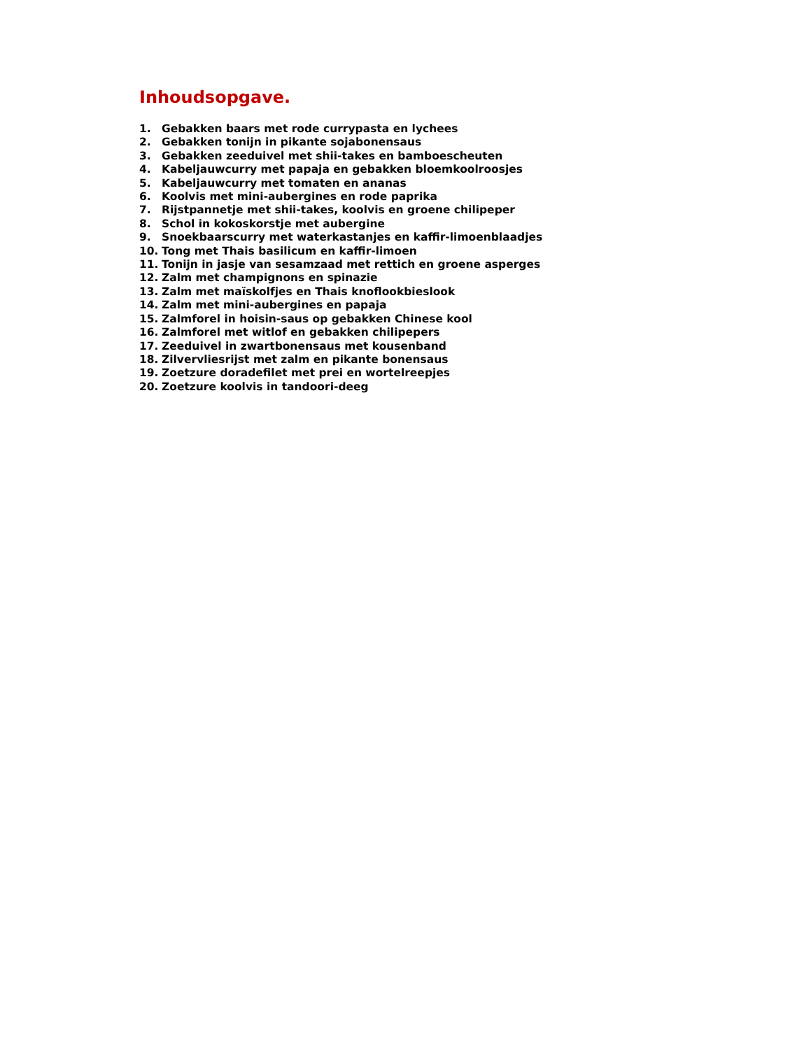Inhoudsopgave.
1. Gebakken baars met rode currypasta en lychees
2. Gebakken tonijn in pikante sojabonensaus
3. Gebakken zeeduivel met shii-takes en bamboescheuten
4. Kabeljauwcurry met papaja en gebakken bloemkoolroosjes
5. Kabeljauwcurry met tomaten en ananas
6. Koolvis met mini-aubergines en rode paprika
7. Rijstpannetje met shii-takes, koolvis en groene chilipeper
8. Schol in kokoskorstje met aubergine
9. Snoekbaarscurry met waterkastanjes en kaffir-limoenblaadjes
10. Tong met Thais basilicum en kaffir-limoen
11. Tonijn in jasje van sesamzaad met rettich en groene asperges
12. Zalm met champignons en spinazie
13. Zalm met maïskolfjes en Thais knoflookbieslook
14. Zalm met mini-aubergines en papaja
15. Zalmforel in hoisin-saus op gebakken Chinese kool
16. Zalmforel met witlof en gebakken chilipepers
17. Zeeduivel in zwartbonensaus met kousenband
18. Zilvervliesrijst met zalm en pikante bonensaus
19. Zoetzure doradefilet met prei en wortelreepjes
20. Zoetzure koolvis in tandoori-deeg